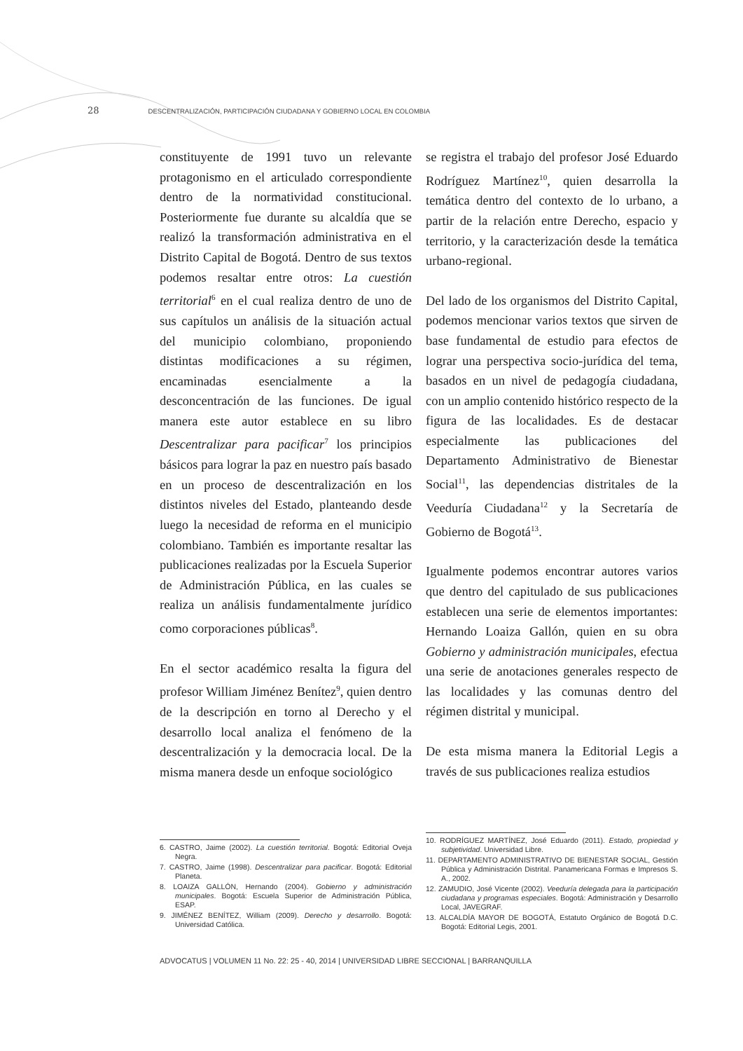28 DESCENTRALIZACIÓN, PARTICIPACIÓN CIUDADANA Y GOBIERNO LOCAL EN COLOMBIA
constituyente de 1991 tuvo un relevante protagonismo en el articulado correspondiente dentro de la normatividad constitucional. Posteriormente fue durante su alcaldía que se realizó la transformación administrativa en el Distrito Capital de Bogotá. Dentro de sus textos podemos resaltar entre otros: La cuestión territorial<sup>6</sup> en el cual realiza dentro de uno de sus capítulos un análisis de la situación actual del municipio colombiano, proponiendo distintas modificaciones a su régimen, encaminadas esencialmente a la desconcentración de las funciones. De igual manera este autor establece en su libro Descentralizar para pacificar<sup>7</sup> los principios básicos para lograr la paz en nuestro país basado en un proceso de descentralización en los distintos niveles del Estado, planteando desde luego la necesidad de reforma en el municipio colombiano. También es importante resaltar las publicaciones realizadas por la Escuela Superior de Administración Pública, en las cuales se realiza un análisis fundamentalmente jurídico como corporaciones públicas<sup>8</sup>.
En el sector académico resalta la figura del profesor William Jiménez Benítez<sup>9</sup>, quien dentro de la descripción en torno al Derecho y el desarrollo local analiza el fenómeno de la descentralización y la democracia local. De la misma manera desde un enfoque sociológico
se registra el trabajo del profesor José Eduardo Rodríguez Martínez<sup>10</sup>, quien desarrolla la temática dentro del contexto de lo urbano, a partir de la relación entre Derecho, espacio y territorio, y la caracterización desde la temática urbano-regional.
Del lado de los organismos del Distrito Capital, podemos mencionar varios textos que sirven de base fundamental de estudio para efectos de lograr una perspectiva socio-jurídica del tema, basados en un nivel de pedagogía ciudadana, con un amplio contenido histórico respecto de la figura de las localidades. Es de destacar especialmente las publicaciones del Departamento Administrativo de Bienestar Social<sup>11</sup>, las dependencias distritales de la Veeduría Ciudadana<sup>12</sup> y la Secretaría de Gobierno de Bogotá<sup>13</sup>.
Igualmente podemos encontrar autores varios que dentro del capitulado de sus publicaciones establecen una serie de elementos importantes: Hernando Loaiza Gallón, quien en su obra Gobierno y administración municipales, efectua una serie de anotaciones generales respecto de las localidades y las comunas dentro del régimen distrital y municipal.
De esta misma manera la Editorial Legis a través de sus publicaciones realiza estudios
6. CASTRO, Jaime (2002). La cuestión territorial. Bogotá: Editorial Oveja Negra.
7. CASTRO, Jaime (1998). Descentralizar para pacificar. Bogotá: Editorial Planeta.
8. LOAIZA GALLÓN, Hernando (2004). Gobierno y administración municipales. Bogotá: Escuela Superior de Administración Pública, ESAP.
9. JIMÉNEZ BENÍTEZ, William (2009). Derecho y desarrollo. Bogotá: Universidad Católica.
10. RODRÍGUEZ MARTÍNEZ, José Eduardo (2011). Estado, propiedad y subjetividad. Universidad Libre.
11. DEPARTAMENTO ADMINISTRATIVO DE BIENESTAR SOCIAL, Gestión Pública y Administración Distrital. Panamericana Formas e Impresos S. A., 2002.
12. ZAMUDIO, José Vicente (2002). Veeduría delegada para la participación ciudadana y programas especiales. Bogotá: Administración y Desarrollo Local, JAVEGRAF.
13. ALCALDÍA MAYOR DE BOGOTÁ, Estatuto Orgánico de Bogotá D.C. Bogotá: Editorial Legis, 2001.
ADVOCATUS | VOLUMEN 11 No. 22: 25 - 40, 2014 | UNIVERSIDAD LIBRE SECCIONAL | BARRANQUILLA